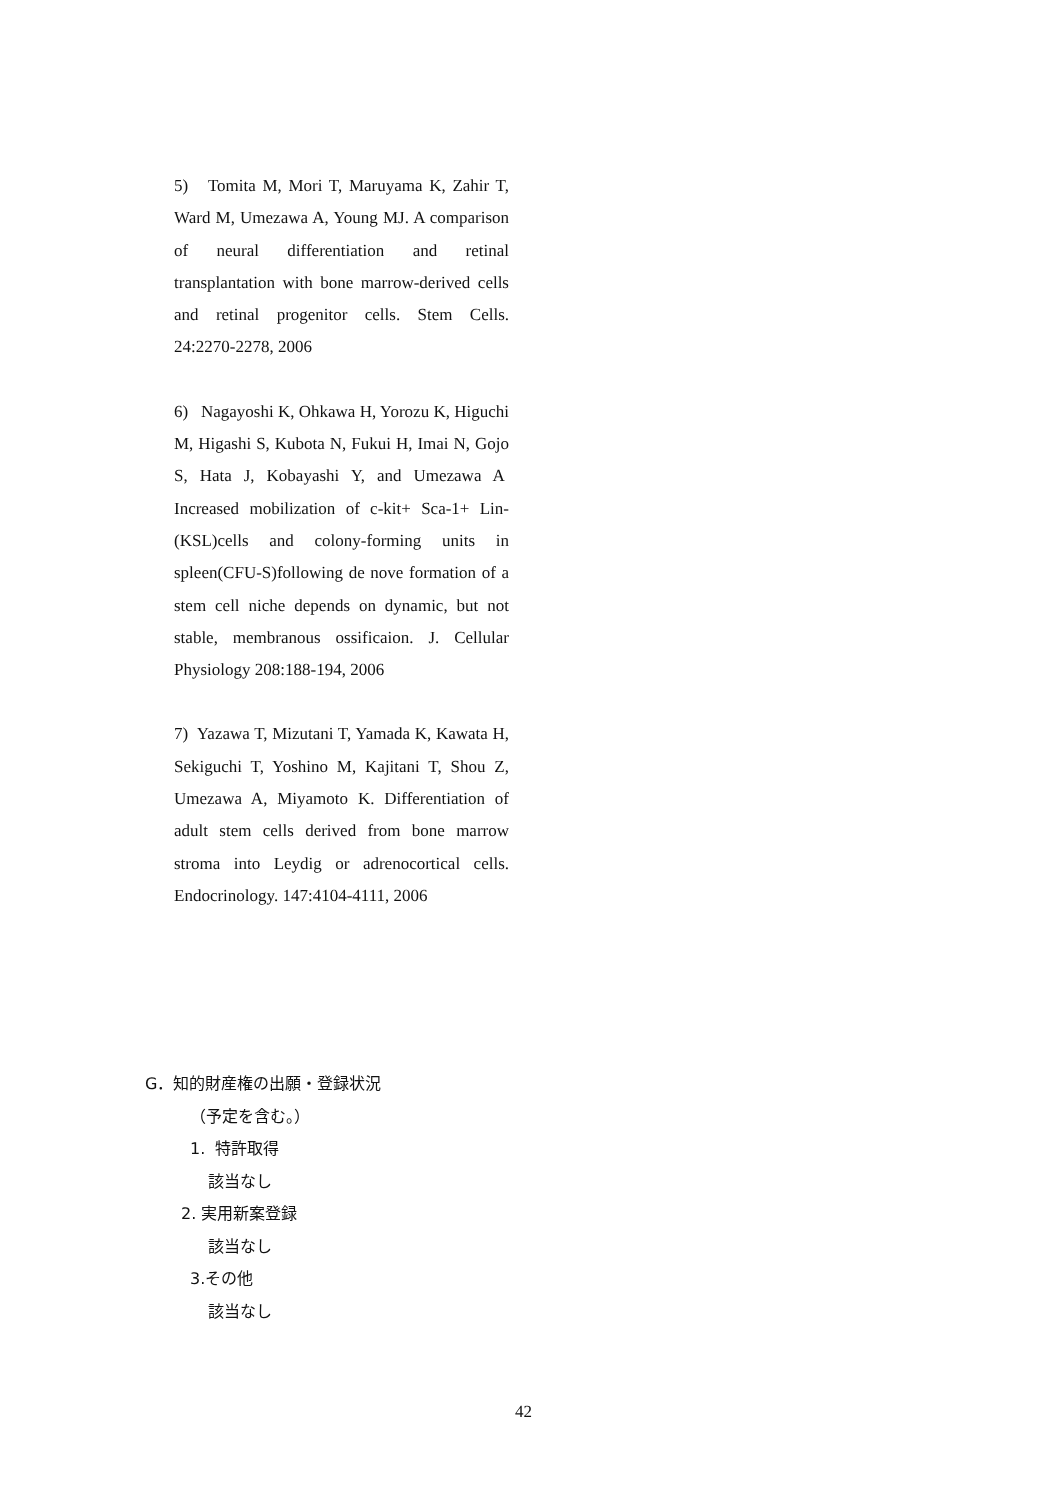5) Tomita M, Mori T, Maruyama K, Zahir T, Ward M, Umezawa A, Young MJ. A comparison of neural differentiation and retinal transplantation with bone marrow-derived cells and retinal progenitor cells. Stem Cells. 24:2270-2278, 2006
6) Nagayoshi K, Ohkawa H, Yorozu K, Higuchi M, Higashi S, Kubota N, Fukui H, Imai N, Gojo S, Hata J, Kobayashi Y, and Umezawa A Increased mobilization of c-kit+ Sca-1+ Lin-(KSL)cells and colony-forming units in spleen(CFU-S)following de nove formation of a stem cell niche depends on dynamic, but not stable, membranous ossificaion. J. Cellular Physiology 208:188-194, 2006
7) Yazawa T, Mizutani T, Yamada K, Kawata H, Sekiguchi T, Yoshino M, Kajitani T, Shou Z, Umezawa A, Miyamoto K. Differentiation of adult stem cells derived from bone marrow stroma into Leydig or adrenocortical cells. Endocrinology. 147:4104-4111, 2006
G．知的財産権の出願・登録状況
（予定を含む。）
1. 特許取得
該当なし
2. 実用新案登録
該当なし
3.その他
該当なし
42